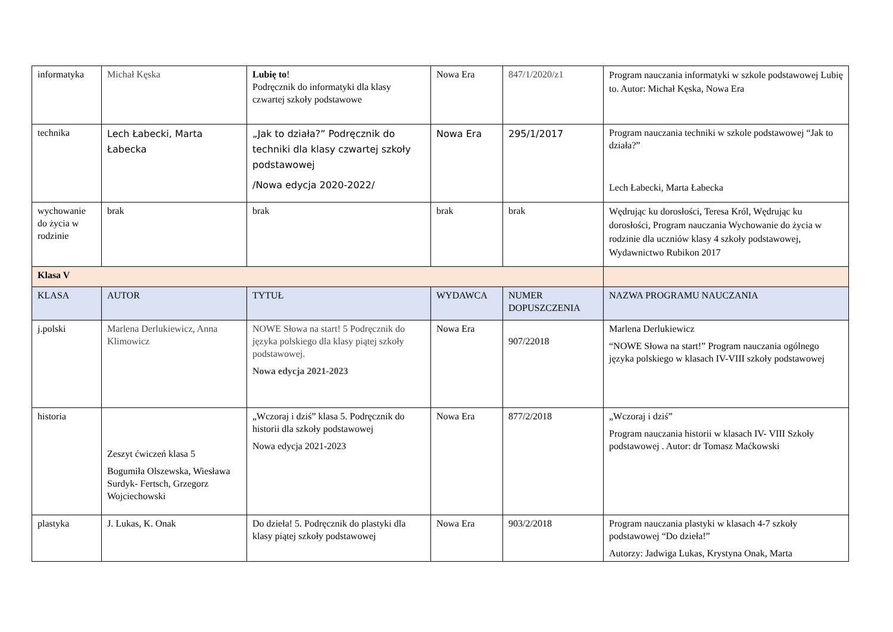| informatyka | Michał Kęska | Lubię to ! Podręcznik do informatyki dla klasy czwartej szkoły podstawowe | Nowa Era | 847/1/2020/z1 | Program nauczania informatyki w szkole podstawowej Lubię to. Autor: Michał Kęska, Nowa Era |
| technika | Lech Łabecki, Marta Łabecka | „Jak to działa?” Podręcznik do techniki dla klasy czwartej szkoły podstawowej /Nowa edycja 2020-2022/ | Nowa Era | 295/1/2017 | Program nauczania techniki w szkole podstawowej “Jak to działa?” Lech Łabecki, Marta Łabecka |
| wychowanie do życia w rodzinie | brak | brak | brak | brak | Wędrując ku dorosłości, Teresa Król, Wędrując ku dorosłości, Program nauczania Wychowanie do życia w rodzinie dla uczniów klasy 4 szkoły podstawowej, Wydawnictwo Rubikon 2017 |
| Klasa V | | | | | |
| KLASA | AUTOR | TYTUŁ | WYDAWCA | NUMER DOPUSZCZENIA | NAZWA PROGRAMU NAUCZANIA |
| j.polski | Marlena Derlukiewicz, Anna Klimowicz | NOWE Słowa na start! 5 Podręcznik do języka polskiego dla klasy piątej szkoły podstawowej. Nowa edycja 2021-2023 | Nowa Era | 907/22018 | Marlena Derlukiewicz “NOWE Słowa na start!” Program nauczania ogólnego języka polskiego w klasach IV-VIII szkoły podstawowej |
| historia | Zeszyt ćwiczeń klasa 5 Bogumiła Olszewska, Wiesława Surdyk- Fertsch, Grzegorz Wojciechowski | „Wczoraj i dziś” klasa 5. Podręcznik do historii dla szkoły podstawowej Nowa edycja 2021-2023 | Nowa Era | 877/2/2018 | „Wczoraj i dziś” Program nauczania historii w klasach IV- VIII Szkoły podstawowej . Autor: dr Tomasz Maćkowski |
| plastyka | J. Lukas, K. Onak | Do dzieła! 5. Podręcznik do plastyki dla klasy piątej szkoły podstawowej | Nowa Era | 903/2/2018 | Program nauczania plastyki w klasach 4-7 szkoły podstawowej “Do dzieła!” Autorzy: Jadwiga Lukas, Krystyna Onak, Marta |